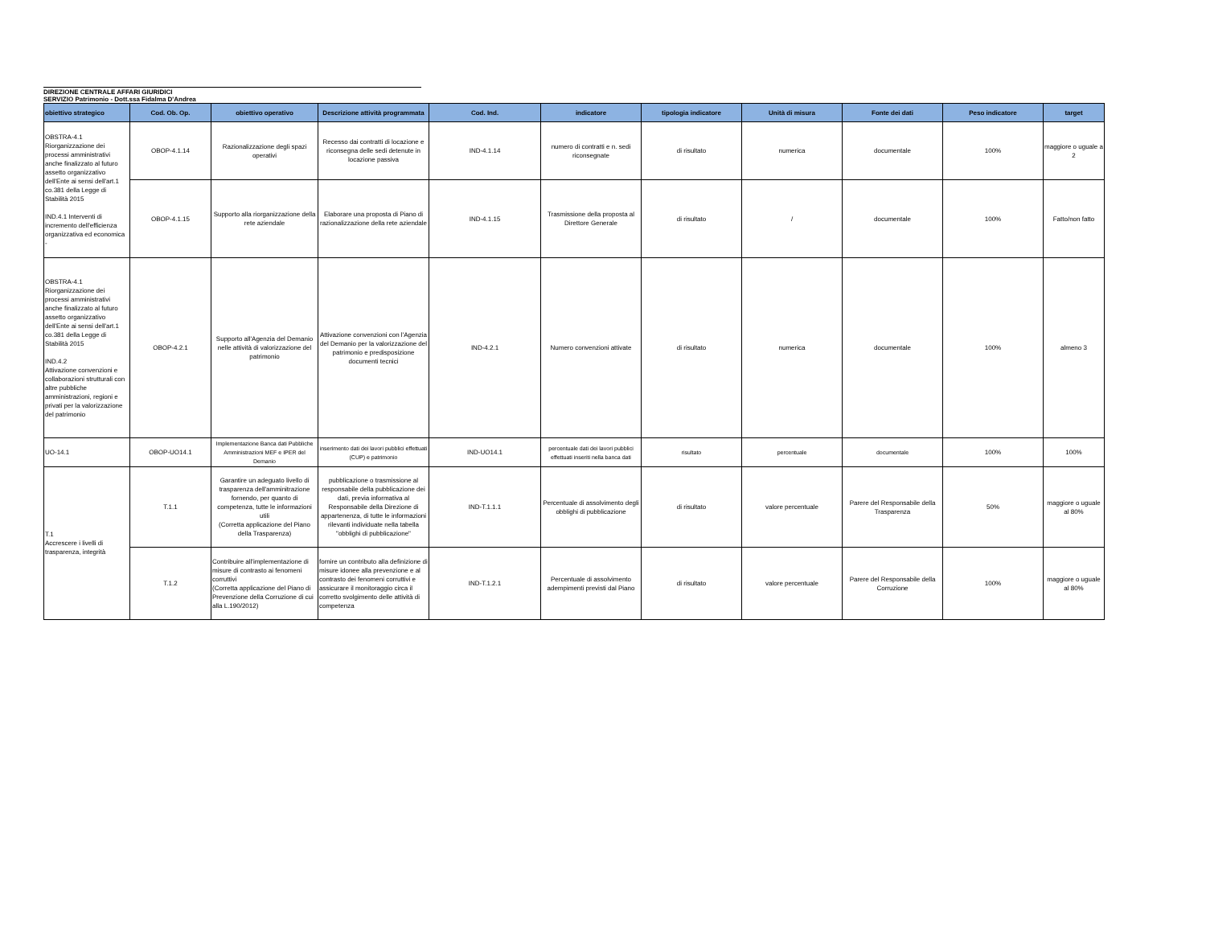DIREZIONE CENTRALE AFFARI GIURIDICI
SERVIZIO Patrimonio - Dott.ssa Fidalma D'Andrea
| obiettivo strategico | Cod. Ob. Op. | obiettivo operativo | Descrizione attività programmata | Cod. Ind. | indicatore | tipologia indicatore | Unità di misura | Fonte dei dati | Peso indicatore | target |
| --- | --- | --- | --- | --- | --- | --- | --- | --- | --- | --- |
| OBSTRA-4.1 Riorganizzazione dei processi amministrativi anche finalizzato al futuro assetto organizzativo dell'Ente ai sensi dell'art.1 co.381 della Legge di Stabilità 2015 IND.4.1 Interventi di incremento dell'efficienza organizzativa ed economica - | OBOP-4.1.14 | Razionalizzazione degli spazi operativi | Recesso dai contratti di locazione e riconsegna delle sedi detenute in locazione passiva | IND-4.1.14 | numero di contratti e n. sedi riconsegnate | di risultato | numerica | documentale | 100% | maggiore o uguale a 2 |
| | OBOP-4.1.15 | Supporto alla riorganizzazione della rete aziendale | Elaborare una proposta di Piano di razionalizzazione della rete aziendale | IND-4.1.15 | Trasmissione della proposta al Direttore Generale | di risultato | / | documentale | 100% | Fatto/non fatto |
| OBSTRA-4.1 Riorganizzazione dei processi amministrativi anche finalizzato al futuro assetto organizzativo dell'Ente ai sensi dell'art.1 co.381 della Legge di Stabilità 2015 IND.4.2 Attivazione convenzioni e collaborazioni strutturali con altre pubbliche amministrazioni, regioni e privati per la valorizzazione del patrimonio | OBOP-4.2.1 | Supporto all'Agenzia del Demanio nelle attività di valorizzazione del patrimonio | Attivazione convenzioni con l'Agenzia del Demanio per la valorizzazione del patrimonio e predisposizione documenti tecnici | IND-4.2.1 | Numero convenzioni attivate | di risultato | numerica | documentale | 100% | almeno 3 |
| UO-14.1 | OBOP-UO14.1 | Implementazione Banca dati Pubbliche Amministrazioni MEF e IPER del Demanio | inserimento dati dei lavori pubblici effettuati (CUP) e patrimonio | IND-UO14.1 | percentuale dati dei lavori pubblici effettuati inseriti nella banca dati | risultato | percentuale | documentale | 100% | 100% |
| T.1 Accrescere i livelli di trasparenza, integrità | T.1.1 | Garantire un adeguato livello di trasparenza dell'amminitrazione fornendo, per quanto di competenza, tutte le informazioni utili (Corretta applicazione del Piano della Trasparenza) | pubblicazione o trasmissione al responsabile della pubblicazione dei dati, previa informativa al Responsabile della Direzione di appartenenza, di tutte le informazioni rilevanti individuate nella tabella "obblighi di pubblicazione" | IND-T.1.1.1 | Percentuale di assolvimento degli obblighi di pubblicazione | di risultato | valore percentuale | Parere del Responsabile della Trasparenza | 50% | maggiore o uguale al 80% |
| | T.1.2 | Contribuire all'implementazione di misure di contrasto ai fenomeni corruttivi (Corretta applicazione del Piano di Prevenzione della Corruzione di cui alla L.190/2012) | fornire un contributo alla definizione di misure idonee alla prevenzione e al contrasto dei fenomeni corruttivi e assicurare il monitoraggio circa il corretto svolgimento delle attività di competenza | IND-T.1.2.1 | Percentuale di assolvimento adempimenti previsti dal Piano | di risultato | valore percentuale | Parere del Responsabile della Corruzione | 100% | maggiore o uguale al 80% |